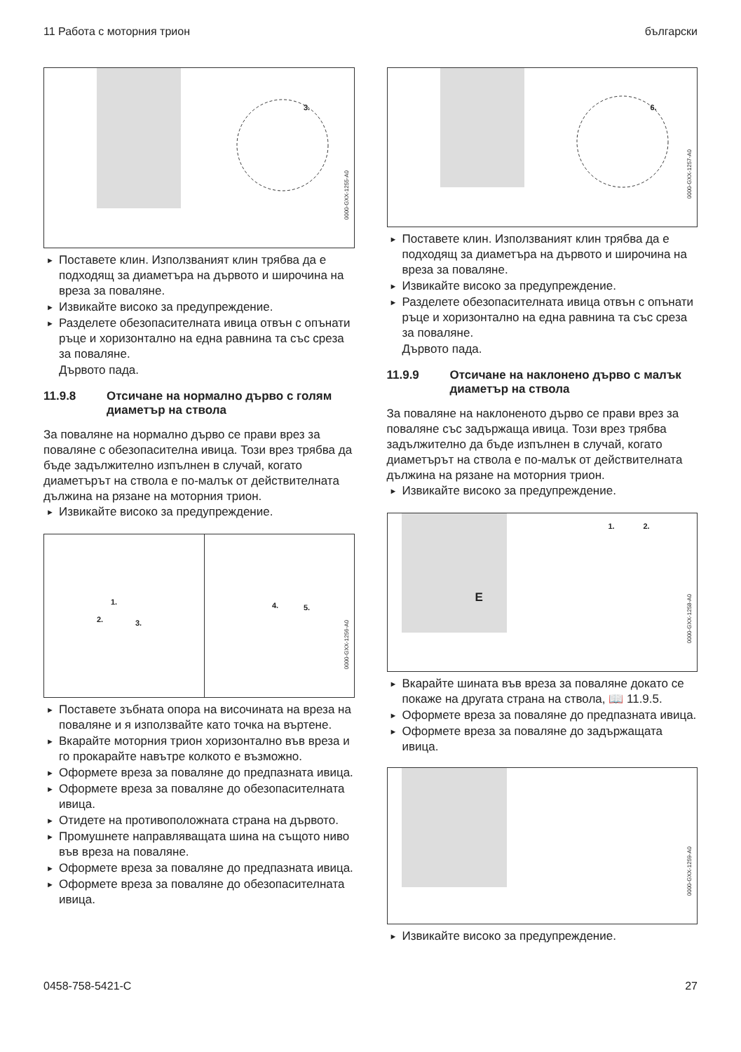11 Работа с моторния трион български
3.
0000-GXX-1255-A0
► Поставете клин. Използваният клин трябва да е подходящ за диаметъра на дървото и широчина на вреза за поваляне.
► Извикайте високо за предупреждение.
► Разделете обезопасителната ивица отвън с опънати ръце и хоризонтално на една равнина та със среза за поваляне.
Дървото пада.
11.9.8 Отсичане на нормално дърво с голям диаметър на ствола
За поваляне на нормално дърво се прави врез за поваляне с обезопасителна ивица. Този врез трябва да бъде задължително изпълнен в случай, когато диаметърът на ствола е по-малък от действителната дължина на рязане на моторния трион.
► Извикайте високо за предупреждение.
1.
2. 3.
4. 5.
0000-GXX-1256-A0
► Поставете зъбната опора на височината на вреза на поваляне и я използвайте като точка на въртене.
► Вкарайте моторния трион хоризонтално във вреза и го прокарайте навътре колкото е възможно.
► Оформете вреза за поваляне до предпазната ивица.
► Оформете вреза за поваляне до обезопасителната ивица.
► Отидете на противоположната страна на дървото.
► Промушнете направляващата шина на същото ниво във вреза на поваляне.
► Оформете вреза за поваляне до предпазната ивица.
► Оформете вреза за поваляне до обезопасителната ивица.
6.
0000-GXX-1257-A0
► Поставете клин. Използваният клин трябва да е подходящ за диаметъра на дървото и широчина на вреза за поваляне.
► Извикайте високо за предупреждение.
► Разделете обезопасителната ивица отвън с опънати ръце и хоризонтално на една равнина та със среза за поваляне.
Дървото пада.
11.9.9 Отсичане на наклонено дърво с малък диаметър на ствола
За поваляне на наклоненото дърво се прави врез за поваляне със задържаща ивица. Този врез трябва задължително да бъде изпълнен в случай, когато диаметърът на ствола е по-малък от действителната дължина на рязане на моторния трион.
► Извикайте високо за предупреждение.
E
1. 2.
0000-GXX-1258-A0
► Вкарайте шината във вреза за поваляне докато се покаже на другата страна на ствола, 📖 11.9.5.
► Оформете вреза за поваляне до предпазната ивица.
► Оформете вреза за поваляне до задържащата ивица.
0000-GXX-1259-A0
► Извикайте високо за предупреждение.
0458-758-5421-C 27